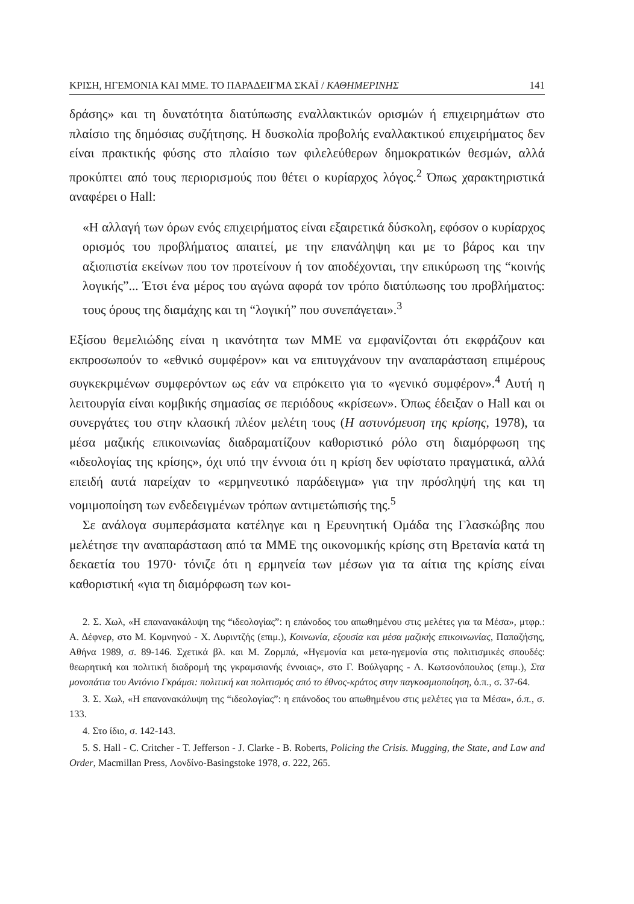ΚΡΙΣΗ, ΗΓΕΜΟΝΙΑ ΚΑΙ ΜΜΕ. ΤΟ ΠΑΡΑΔΕΙΓΜΑ ΣΚΑΪ / ΚΑΘΗΜΕΡΙΝΗΣ 141
δράσης» και τη δυνατότητα διατύπωσης εναλλακτικών ορισμών ή επιχειρημάτων στο πλαίσιο της δημόσιας συζήτησης. Η δυσκολία προβολής εναλλακτικού επιχειρήματος δεν είναι πρακτικής φύσης στο πλαίσιο των φιλελεύθερων δημοκρατικών θεσμών, αλλά προκύπτει από τους περιορισμούς που θέτει ο κυρίαρχος λόγος.<sup>2</sup> Όπως χαρακτηριστικά αναφέρει ο Hall:
«Η αλλαγή των όρων ενός επιχειρήματος είναι εξαιρετικά δύσκολη, εφόσον ο κυρίαρχος ορισμός του προβλήματος απαιτεί, με την επανάληψη και με το βάρος και την αξιοπιστία εκείνων που τον προτείνουν ή τον αποδέχονται, την επικύρωση της “κοινής λογικής”... Έτσι ένα μέρος του αγώνα αφορά τον τρόπο διατύπωσης του προβλήματος: τους όρους της διαμάχης και τη “λογική” που συνεπάγεται».<sup>3</sup>
Εξίσου θεμελιώδης είναι η ικανότητα των ΜΜΕ να εμφανίζονται ότι εκφράζουν και εκπροσωπούν το «εθνικό συμφέρον» και να επιτυγχάνουν την αναπαράσταση επιμέρους συγκεκριμένων συμφερόντων ως εάν να επρόκειτο για το «γενικό συμφέρον».<sup>4</sup> Αυτή η λειτουργία είναι κομβικής σημασίας σε περιόδους «κρίσεων». Όπως έδειξαν ο Hall και οι συνεργάτες του στην κλασική πλέον μελέτη τους (Η αστυνόμευση της κρίσης, 1978), τα μέσα μαζικής επικοινωνίας διαδραματίζουν καθοριστικό ρόλο στη διαμόρφωση της «ιδεολογίας της κρίσης», όχι υπό την έννοια ότι η κρίση δεν υφίστατο πραγματικά, αλλά επειδή αυτά παρείχαν το «ερμηνευτικό παράδειγμα» για την πρόσληψή της και τη νομιμοποίηση των ενδεδειγμένων τρόπων αντιμετώπισής της.<sup>5</sup>
Σε ανάλογα συμπεράσματα κατέληγε και η Ερευνητική Ομάδα της Γλασκώβης που μελέτησε την αναπαράσταση από τα ΜΜΕ της οικονομικής κρίσης στη Βρετανία κατά τη δεκαετία του 1970· τόνιζε ότι η ερμηνεία των μέσων για τα αίτια της κρίσης είναι καθοριστική «για τη διαμόρφωση των κοι-
2. Σ. Χωλ, «Η επανανακάλυψη της “ιδεολογίας”: η επάνοδος του απωθημένου στις μελέτες για τα Μέσα», μτφρ.: Α. Δέφνερ, στο Μ. Κομνηνού - Χ. Λυριντζής (επιμ.), Κοινωνία, εξουσία και μέσα μαζικής επικοινωνίας, Παπαζήσης, Αθήνα 1989, σ. 89-146. Σχετικά βλ. και Μ. Ζορμπά, «Ηγεμονία και μετα-ηγεμονία στις πολιτισμικές σπουδές: θεωρητική και πολιτική διαδρομή της γκραμσιανής έννοιας», στο Γ. Βούλγαρης - Λ. Κωτσονόπουλος (επιμ.), Στα μονοπάτια του Αντόνιο Γκράμσι: πολιτική και πολιτισμός από το έθνος-κράτος στην παγκοσμιοποίηση, ό.π., σ. 37-64.
3. Σ. Χωλ, «Η επανανακάλυψη της “ιδεολογίας”: η επάνοδος του απωθημένου στις μελέτες για τα Μέσα», ό.π., σ. 133.
4. Στο ίδιο, σ. 142-143.
5. S. Hall - C. Critcher - T. Jefferson - J. Clarke - B. Roberts, Policing the Crisis. Mugging, the State, and Law and Order, Macmillan Press, Λονδίνο-Basingstoke 1978, σ. 222, 265.